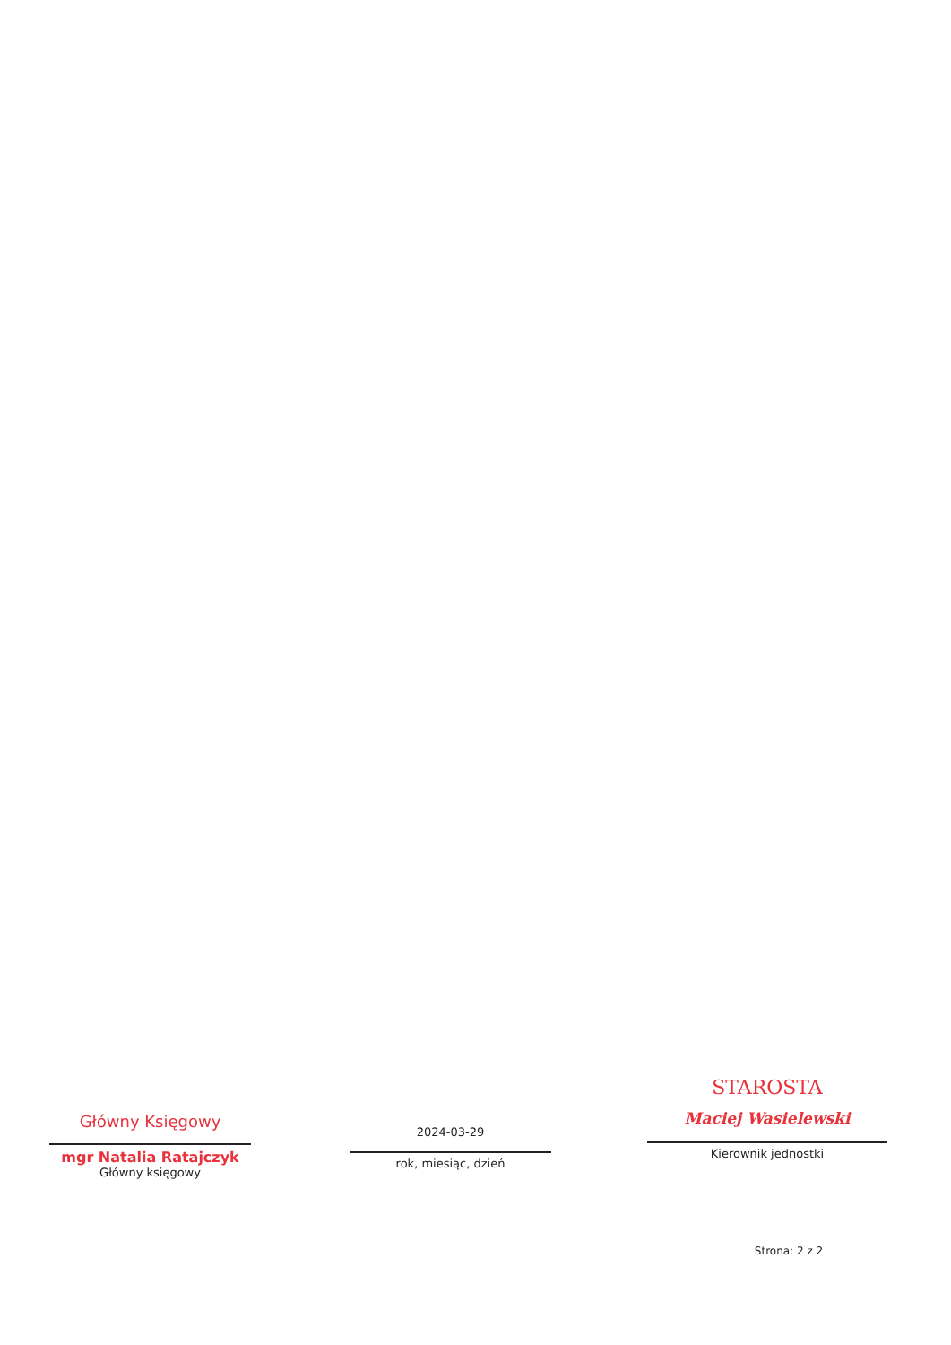Główny Księgowy
mgr Natalia Ratajczyk
Główny księgowy
2024-03-29
rok, miesiąc, dzień
STAROSTA
Maciej Wasielewski
Kierownik jednostki
Strona: 2 z 2